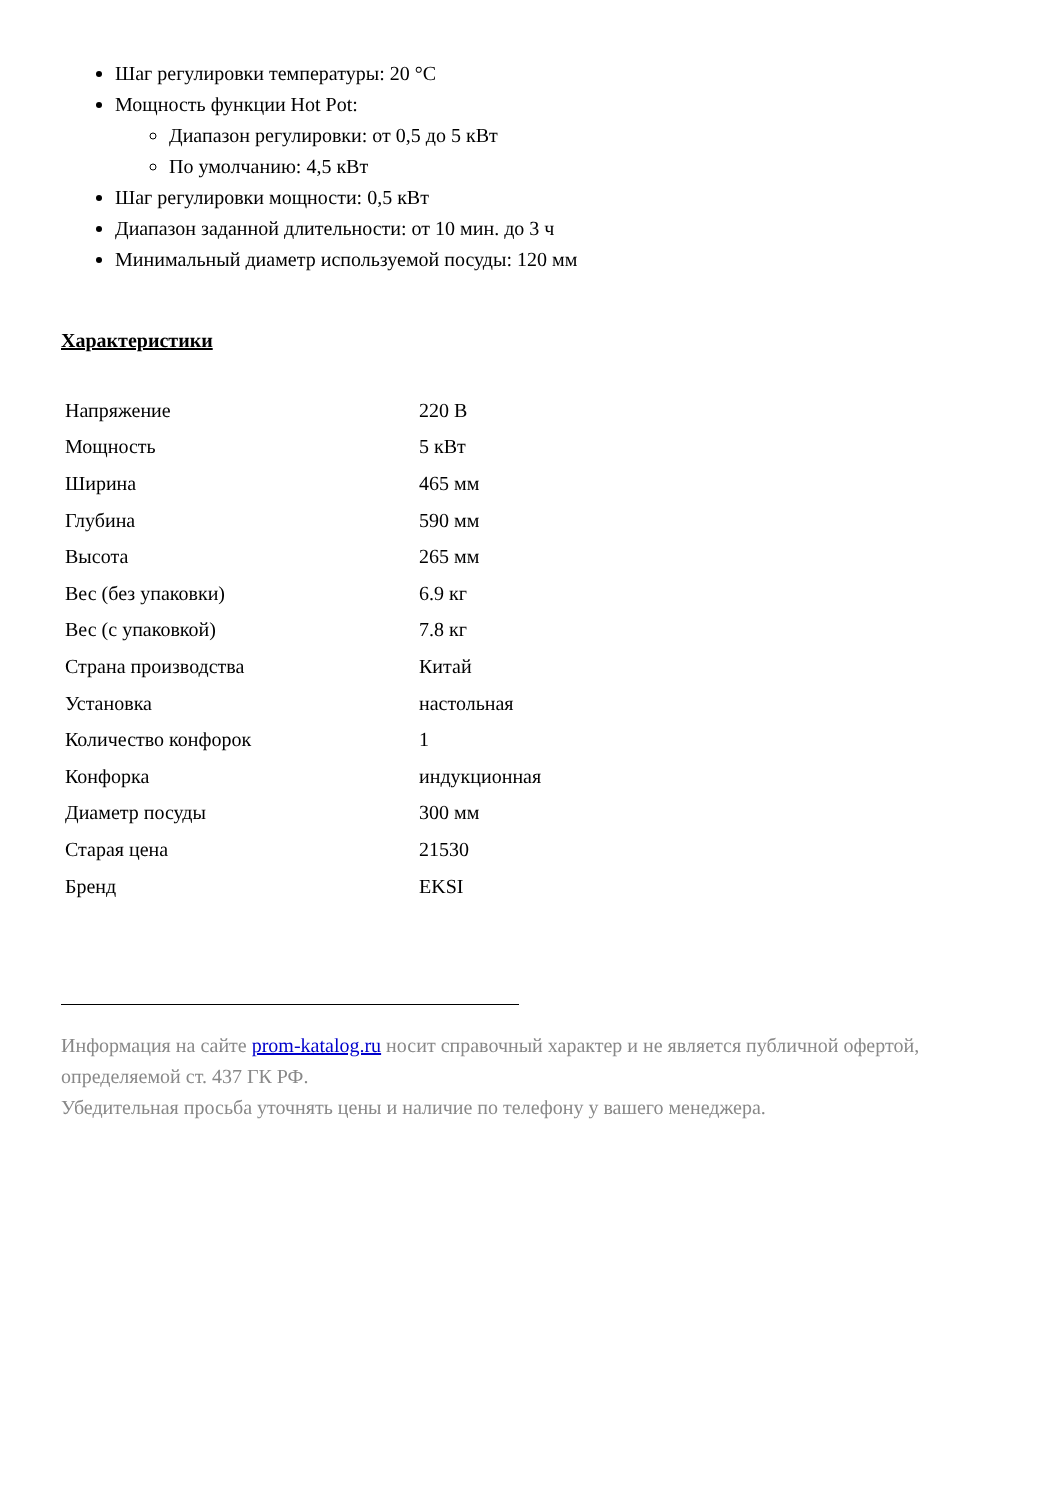Шаг регулировки температуры: 20 °C
Мощность функции Hot Pot:
Диапазон регулировки: от 0,5 до 5 кВт
По умолчанию: 4,5 кВт
Шаг регулировки мощности: 0,5 кВт
Диапазон заданной длительности: от 10 мин. до 3 ч
Минимальный диаметр используемой посуды: 120 мм
Характеристики
| Напряжение | 220 В |
| Мощность | 5 кВт |
| Ширина | 465 мм |
| Глубина | 590 мм |
| Высота | 265 мм |
| Вес (без упаковки) | 6.9 кг |
| Вес (с упаковкой) | 7.8 кг |
| Страна производства | Китай |
| Установка | настольная |
| Количество конфорок | 1 |
| Конфорка | индукционная |
| Диаметр посуды | 300 мм |
| Старая цена | 21530 |
| Бренд | EKSI |
Информация на сайте prom-katalog.ru носит справочный характер и не является публичной офертой, определяемой ст. 437 ГК РФ.
Убедительная просьба уточнять цены и наличие по телефону у вашего менеджера.